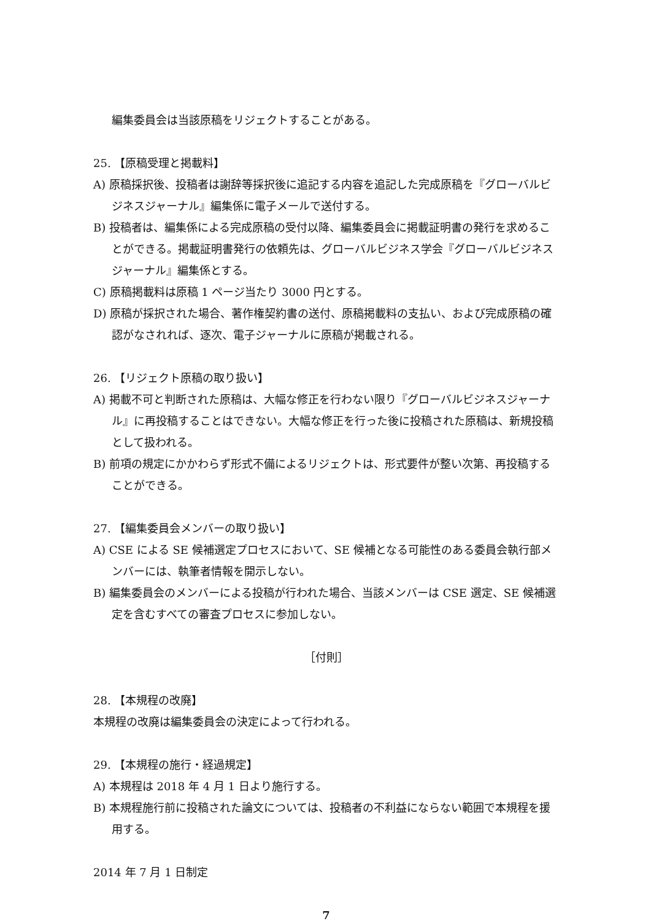編集委員会は当該原稿をリジェクトすることがある。
25. 【原稿受理と掲載料】
A) 原稿採択後、投稿者は謝辞等採択後に追記する内容を追記した完成原稿を『グローバルビジネスジャーナル』編集係に電子メールで送付する。
B) 投稿者は、編集係による完成原稿の受付以降、編集委員会に掲載証明書の発行を求めることができる。掲載証明書発行の依頼先は、グローバルビジネス学会『グローバルビジネスジャーナル』編集係とする。
C) 原稿掲載料は原稿 1 ページ当たり 3000 円とする。
D) 原稿が採択された場合、著作権契約書の送付、原稿掲載料の支払い、および完成原稿の確認がなされれば、逐次、電子ジャーナルに原稿が掲載される。
26. 【リジェクト原稿の取り扱い】
A) 掲載不可と判断された原稿は、大幅な修正を行わない限り『グローバルビジネスジャーナル』に再投稿することはできない。大幅な修正を行った後に投稿された原稿は、新規投稿として扱われる。
B) 前項の規定にかかわらず形式不備によるリジェクトは、形式要件が整い次第、再投稿することができる。
27. 【編集委員会メンバーの取り扱い】
A) CSE による SE 候補選定プロセスにおいて、SE 候補となる可能性のある委員会執行部メンバーには、執筆者情報を開示しない。
B) 編集委員会のメンバーによる投稿が行われた場合、当該メンバーは CSE 選定、SE 候補選定を含むすべての審査プロセスに参加しない。
［付則］
28. 【本規程の改廃】
本規程の改廃は編集委員会の決定によって行われる。
29. 【本規程の施行・経過規定】
A) 本規程は 2018 年 4 月 1 日より施行する。
B) 本規程施行前に投稿された論文については、投稿者の不利益にならない範囲で本規程を援用する。
2014 年 7 月 1 日制定
7